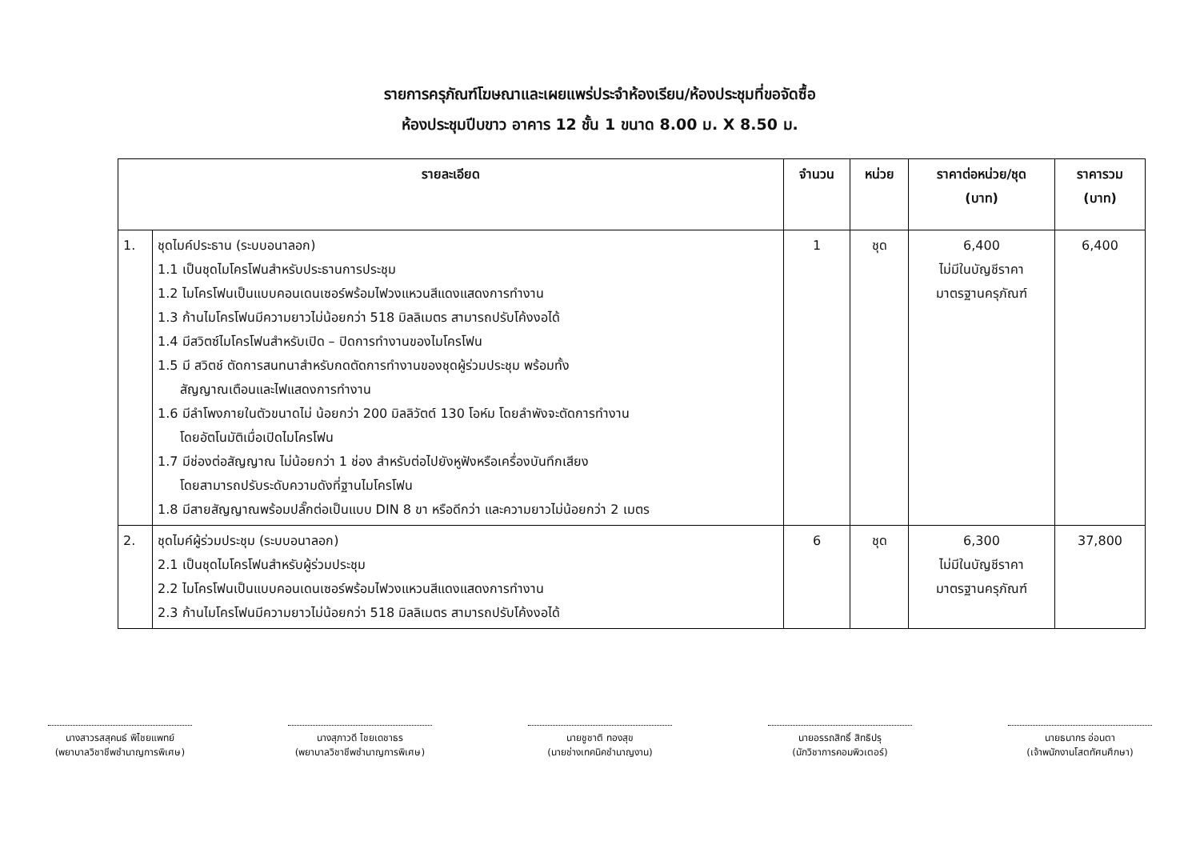รายการครุภัณฑ์โฆษณาและเผยแพร่ประจำห้องเรียน/ห้องประชุมที่ขอจัดซื้อ
ห้องประชุมปีบขาว อาคาร 12 ชั้น 1 ขนาด 8.00 ม. X 8.50 ม.
| รายละเอียด | | จำนวน | หน่วย | ราคาต่อหน่วย/ชุด (บาท) | ราคารวม (บาท) |
| --- | --- | --- | --- | --- | --- |
| 1. | ชุดไมค์ประธาน (ระบบอนาลอก) 1.1 เป็นชุดไมโครโฟนสำหรับประธานการประชุม 1.2 ไมโครโฟนเป็นแบบคอนเดนเซอร์พร้อมไฟวงแหวนสีแดงแสดงการทำงาน 1.3 ก้านไมโครโฟนมีความยาวไม่น้อยกว่า 518 มิลลิเมตร สามารถปรับโค้งงอได้ 1.4 มีสวิตซ์ไมโครโฟนสำหรับเปิด – ปิดการทำงานของไมโครโฟน 1.5 มี สวิตช์ ตัดการสนทนาสำหรับกดตัดการทำงานของชุดผู้ร่วมประชุม พร้อมทั้ง สัญญาณเตือนและไฟแสดงการทำงาน 1.6 มีลำโพงภายในตัวขนาดไม่ น้อยกว่า 200 มิลลิวัตต์ 130 โอห์ม โดยลำพังจะตัดการทำงาน โดยอัตโนมัติเมื่อเปิดไมโครโฟน 1.7 มีช่องต่อสัญญาณ ไม่น้อยกว่า 1 ช่อง สำหรับต่อไปยังหูฟังหรือเครื่องบันทึกเสียง โดยสามารถปรับระดับความดังที่ฐานไมโครโฟน 1.8 มีสายสัญญาณพร้อมปลั๊กต่อเป็นแบบ DIN 8 ขา หรือดีกว่า และความยาวไม่น้อยกว่า 2 เมตร | 1 | ชุด | 6,400 ไม่มีในบัญชีราคา มาตรฐานครุภัณฑ์ | 6,400 |
| 2. | ชุดไมค์ผู้ร่วมประชุม (ระบบอนาลอก) 2.1 เป็นชุดไมโครโฟนสำหรับผู้ร่วมประชุม 2.2 ไมโครโฟนเป็นแบบคอนเดนเซอร์พร้อมไฟวงแหวนสีแดงแสดงการทำงาน 2.3 ก้านไมโครโฟนมีความยาวไม่น้อยกว่า 518 มิลลิเมตร สามารถปรับโค้งงอได้ | 6 | ชุด | 6,300 ไม่มีในบัญชีราคา มาตรฐานครุภัณฑ์ | 37,800 |
นางสาวรสสุคนธ์ พิไชยแพทย์
(พยาบาลวิชาชีพชำนาญการพิเศษ)
นางสุภาวดี ไชยเดชาธร
(พยาบาลวิชาชีพชำนาญการพิเศษ)
นายชูชาติ ทองสุข
(นายช่างเทคนิคชำนาญงาน)
นายอรรถสิทธิ์ สิทธิปรุ
(นักวิชาการคอมพิวเตอร์)
นายธนากร อ่อนตา
(เจ้าพนักงานโสตทัศนศึกษา)